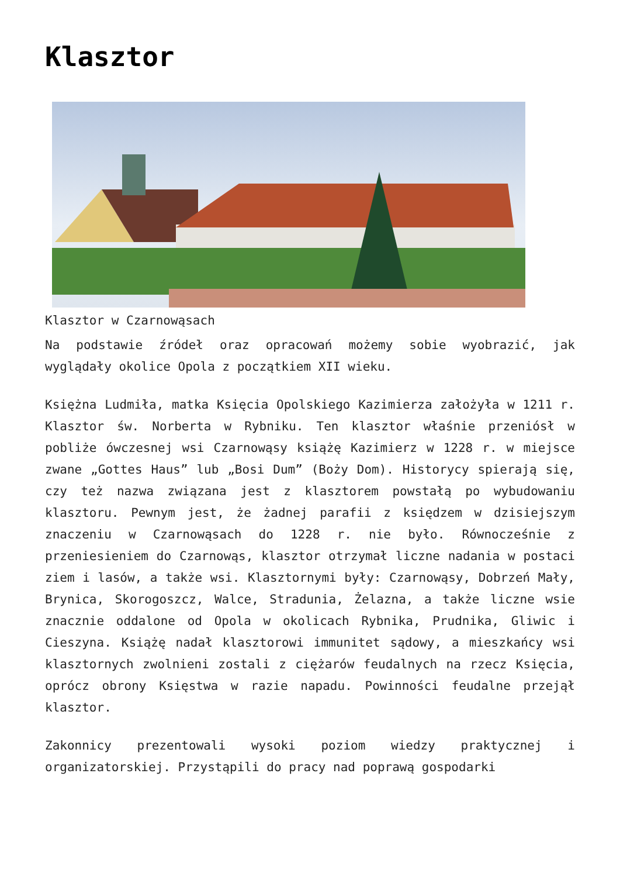Klasztor
Klasztor w Czarnowąsach
Na podstawie źródeł oraz opracowań możemy sobie wyobrazić, jak wyglądały okolice Opola z początkiem XII wieku.
Księżna Ludmiła, matka Księcia Opolskiego Kazimierza założyła w 1211 r. Klasztor św. Norberta w Rybniku. Ten klasztor właśnie przeniósł w pobliże ówczesnej wsi Czarnowąsy książę Kazimierz w 1228 r. w miejsce zwane „Gottes Haus” lub „Bosi Dum” (Boży Dom). Historycy spierają się, czy też nazwa związana jest z klasztorem powstałą po wybudowaniu klasztoru. Pewnym jest, że żadnej parafii z księdzem w dzisiejszym znaczeniu w Czarnowąsach do 1228 r. nie było. Równocześnie z przeniesieniem do Czarnowąs, klasztor otrzymał liczne nadania w postaci ziem i lasów, a także wsi. Klasztornymi były: Czarnowąsy, Dobrzeń Mały, Brynica, Skorogoszcz, Walce, Stradunia, Żelazna, a także liczne wsie znacznie oddalone od Opola w okolicach Rybnika, Prudnika, Gliwic i Cieszyna. Książę nadał klasztorowi immunitet sądowy, a mieszkańcy wsi klasztornych zwolnieni zostali z ciężarów feudalnych na rzecz Księcia, oprócz obrony Księstwa w razie napadu. Powinności feudalne przejął klasztor.
Zakonnicy prezentowali wysoki poziom wiedzy praktycznej i organizatorskiej. Przystąpili do pracy nad poprawą gospodarki